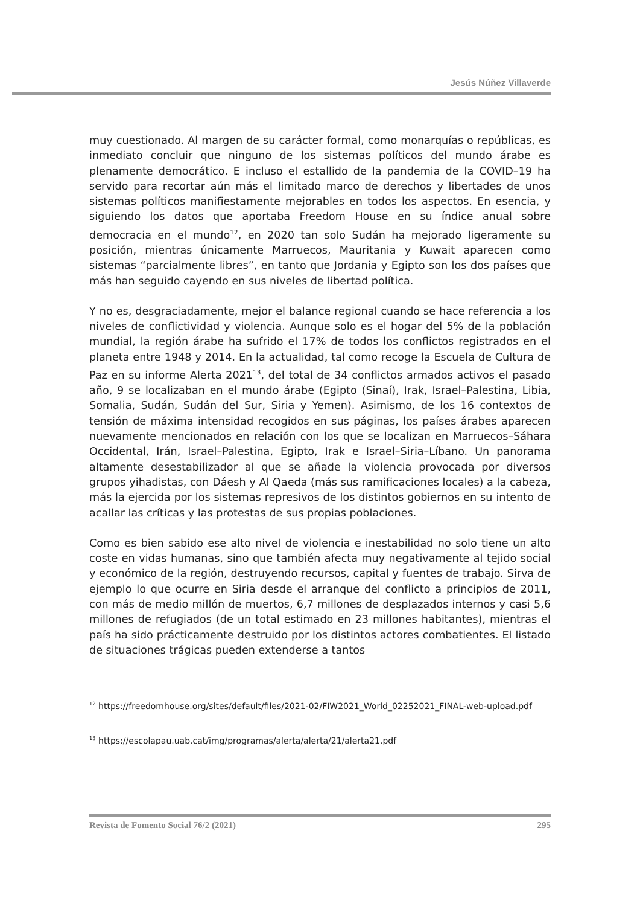Jesús Núñez Villaverde
muy cuestionado. Al margen de su carácter formal, como monarquías o repúblicas, es inmediato concluir que ninguno de los sistemas políticos del mundo árabe es plenamente democrático. E incluso el estallido de la pandemia de la COVID–19 ha servido para recortar aún más el limitado marco de derechos y libertades de unos sistemas políticos manifiestamente mejorables en todos los aspectos. En esencia, y siguiendo los datos que aportaba Freedom House en su índice anual sobre democracia en el mundo<sup>12</sup>, en 2020 tan solo Sudán ha mejorado ligeramente su posición, mientras únicamente Marruecos, Mauritania y Kuwait aparecen como sistemas “parcialmente libres”, en tanto que Jordania y Egipto son los dos países que más han seguido cayendo en sus niveles de libertad política.
Y no es, desgraciadamente, mejor el balance regional cuando se hace referencia a los niveles de conflictividad y violencia. Aunque solo es el hogar del 5% de la población mundial, la región árabe ha sufrido el 17% de todos los conflictos registrados en el planeta entre 1948 y 2014. En la actualidad, tal como recoge la Escuela de Cultura de Paz en su informe Alerta 2021<sup>13</sup>, del total de 34 conflictos armados activos el pasado año, 9 se localizaban en el mundo árabe (Egipto (Sinaí), Irak, Israel–Palestina, Libia, Somalia, Sudán, Sudán del Sur, Siria y Yemen). Asimismo, de los 16 contextos de tensión de máxima intensidad recogidos en sus páginas, los países árabes aparecen nuevamente mencionados en relación con los que se localizan en Marruecos–Sáhara Occidental, Irán, Israel–Palestina, Egipto, Irak e Israel–Siria–Líbano. Un panorama altamente desestabilizador al que se añade la violencia provocada por diversos grupos yihadistas, con Dáesh y Al Qaeda (más sus ramificaciones locales) a la cabeza, más la ejercida por los sistemas represivos de los distintos gobiernos en su intento de acallar las críticas y las protestas de sus propias poblaciones.
Como es bien sabido ese alto nivel de violencia e inestabilidad no solo tiene un alto coste en vidas humanas, sino que también afecta muy negativamente al tejido social y económico de la región, destruyendo recursos, capital y fuentes de trabajo. Sirva de ejemplo lo que ocurre en Siria desde el arranque del conflicto a principios de 2011, con más de medio millón de muertos, 6,7 millones de desplazados internos y casi 5,6 millones de refugiados (de un total estimado en 23 millones habitantes), mientras el país ha sido prácticamente destruido por los distintos actores combatientes. El listado de situaciones trágicas pueden extenderse a tantos
<sup>12</sup> https://freedomhouse.org/sites/default/files/2021-02/FIW2021_World_02252021_FINAL-web-upload.pdf
<sup>13</sup> https://escolapau.uab.cat/img/programas/alerta/alerta/21/alerta21.pdf
Revista de Fomento Social 76/2 (2021) 295